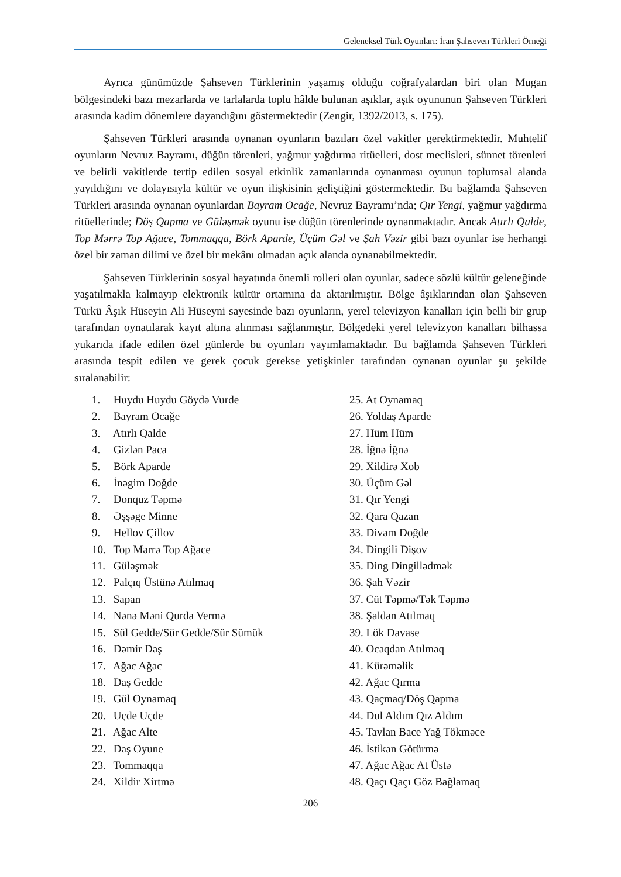Geleneksel Türk Oyunları: İran Şahseven Türkleri Örneği
Ayrıca günümüzde Şahseven Türklerinin yaşamış olduğu coğrafyalardan biri olan Mugan bölgesindeki bazı mezarlarda ve tarlalarda toplu hâlde bulunan aşıklar, aşık oyununun Şahseven Türkleri arasında kadim dönemlere dayandığını göstermektedir (Zengir, 1392/2013, s. 175).
Şahseven Türkleri arasında oynanan oyunların bazıları özel vakitler gerektirmektedir. Muhtelif oyunların Nevruz Bayramı, düğün törenleri, yağmur yağdırma ritüelleri, dost meclisleri, sünnet törenleri ve belirli vakitlerde tertip edilen sosyal etkinlik zamanlarında oynanması oyunun toplumsal alanda yayıldığını ve dolayısıyla kültür ve oyun ilişkisinin geliştiğini göstermektedir. Bu bağlamda Şahseven Türkleri arasında oynanan oyunlardan Bayram Ocağe, Nevruz Bayramı’nda; Qır Yengi, yağmur yağdırma ritüellerinde; Döş Qapma ve Güləşmək oyunu ise düğün törenlerinde oynanmaktadır. Ancak Atırlı Qalde, Top Mərrə Top Ağace, Tommaqqa, Börk Aparde, Üçüm Gəl ve Şah Vəzir gibi bazı oyunlar ise herhangi özel bir zaman dilimi ve özel bir mekânı olmadan açık alanda oynanabilmektedir.
Şahseven Türklerinin sosyal hayatında önemli rolleri olan oyunlar, sadece sözlü kültür geleneğinde yaşatılmakla kalmayıp elektronik kültür ortamına da aktarılmıştır. Bölge âşıklarından olan Şahseven Türkü Âşık Hüseyin Ali Hüseyni sayesinde bazı oyunların, yerel televizyon kanalları için belli bir grup tarafından oynatılarak kayıt altına alınması sağlanmıştır. Bölgedeki yerel televizyon kanalları bilhassa yukarıda ifade edilen özel günlerde bu oyunları yayımlamaktadır. Bu bağlamda Şahseven Türkleri arasında tespit edilen ve gerek çocuk gerekse yetişkinler tarafından oynanan oyunlar şu şekilde sıralanabilir:
1. Huydu Huydu Göydə Vurde
2. Bayram Ocağe
3. Atırlı Qalde
4. Gizlən Paca
5. Börk Aparde
6. İnəgim Doğde
7. Donquz Təpmə
8. Əşşəge Minne
9. Hellov Çillov
10. Top Mərrə Top Ağace
11. Güləşmək
12. Palçıq Üstünə Atılmaq
13. Sapan
14. Nənə Məni Qurda Vermə
15. Sül Gedde/Sür Gedde/Sür Sümük
16. Dəmir Daş
17. Ağac Ağac
18. Daş Gedde
19. Gül Oynamaq
20. Uçde Uçde
21. Ağac Alte
22. Daş Oyune
23. Tommaqqa
24. Xildir Xirtmə
25. At Oynamaq
26. Yoldaş Aparde
27. Hüm Hüm
28. İğnə İğnə
29. Xildirə Xob
30. Üçüm Gəl
31. Qır Yengi
32. Qara Qazan
33. Divəm Doğde
34. Dingili Dişov
35. Ding Dingillədmək
36. Şah Vəzir
37. Cüt Təpmə/Tək Təpmə
38. Şaldan Atılmaq
39. Lök Davase
40. Ocaqdan Atılmaq
41. Kürəməlik
42. Ağac Qırma
43. Qaçmaq/Döş Qapma
44. Dul Aldım Qız Aldım
45. Tavlan Bace Yağ Tökməce
46. İstikan Götürmə
47. Ağac Ağac At Üstə
48. Qaçı Qaçı Göz Bağlamaq
206